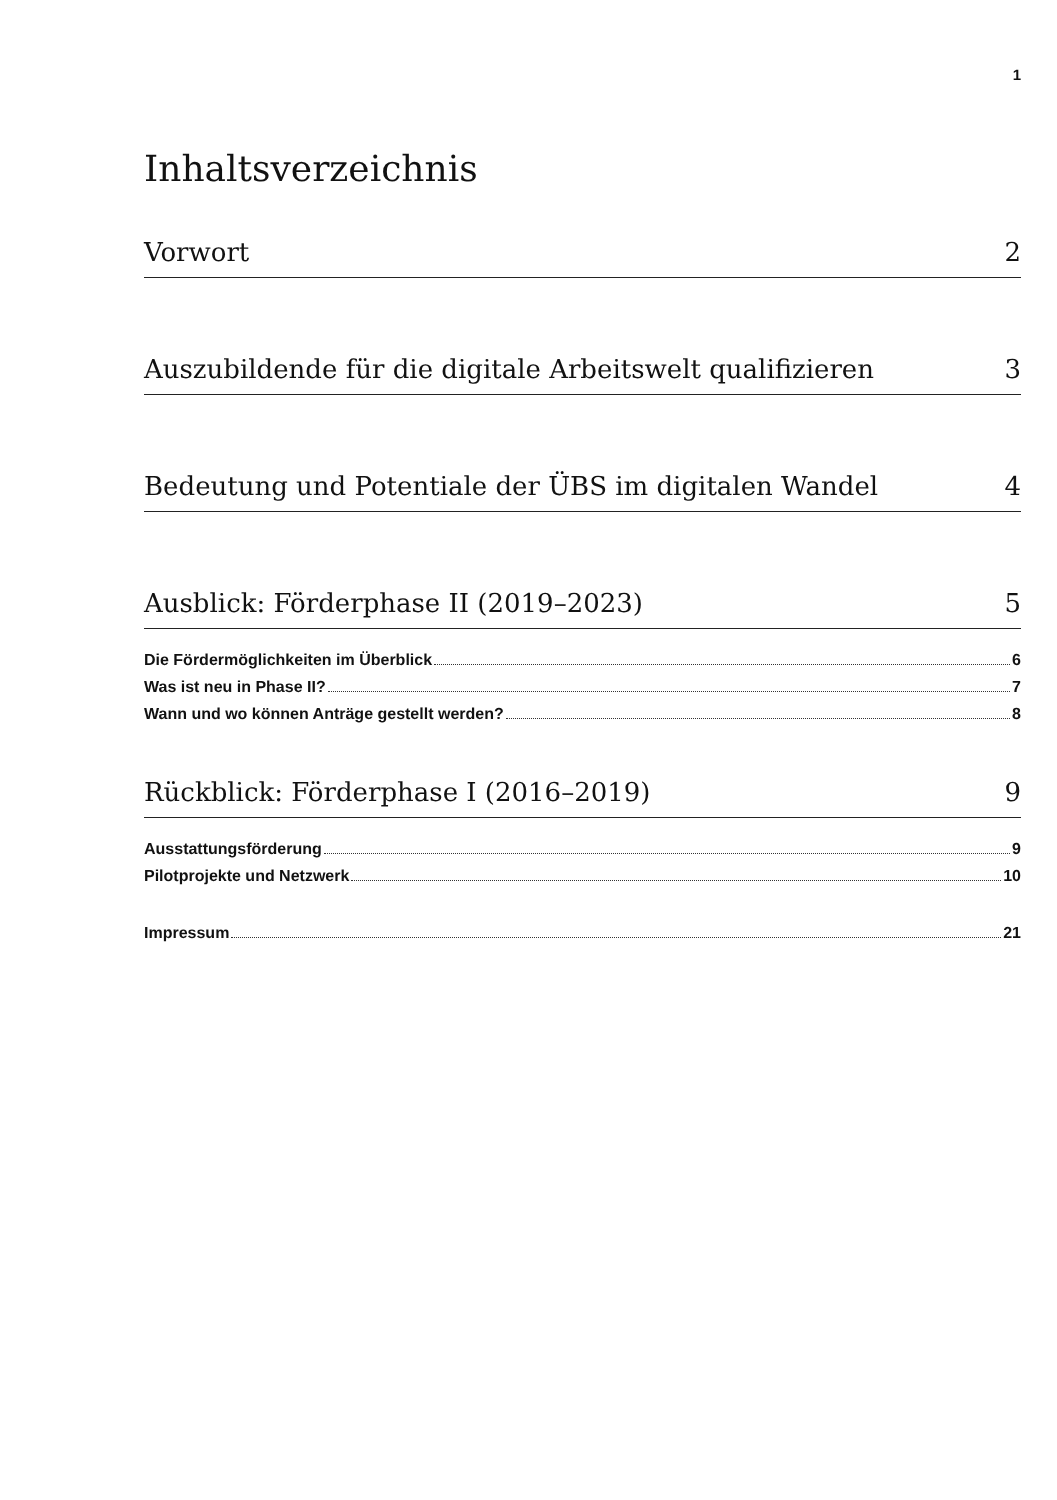1
Inhaltsverzeichnis
Vorwort 2
Auszubildende für die digitale Arbeitswelt qualifizieren 3
Bedeutung und Potentiale der ÜBS im digitalen Wandel 4
Ausblick: Förderphase II (2019–2023) 5
Die Fördermöglichkeiten im Überblick 6
Was ist neu in Phase II? 7
Wann und wo können Anträge gestellt werden? 8
Rückblick: Förderphase I (2016–2019) 9
Ausstattungsförderung 9
Pilotprojekte und Netzwerk 10
Impressum 21